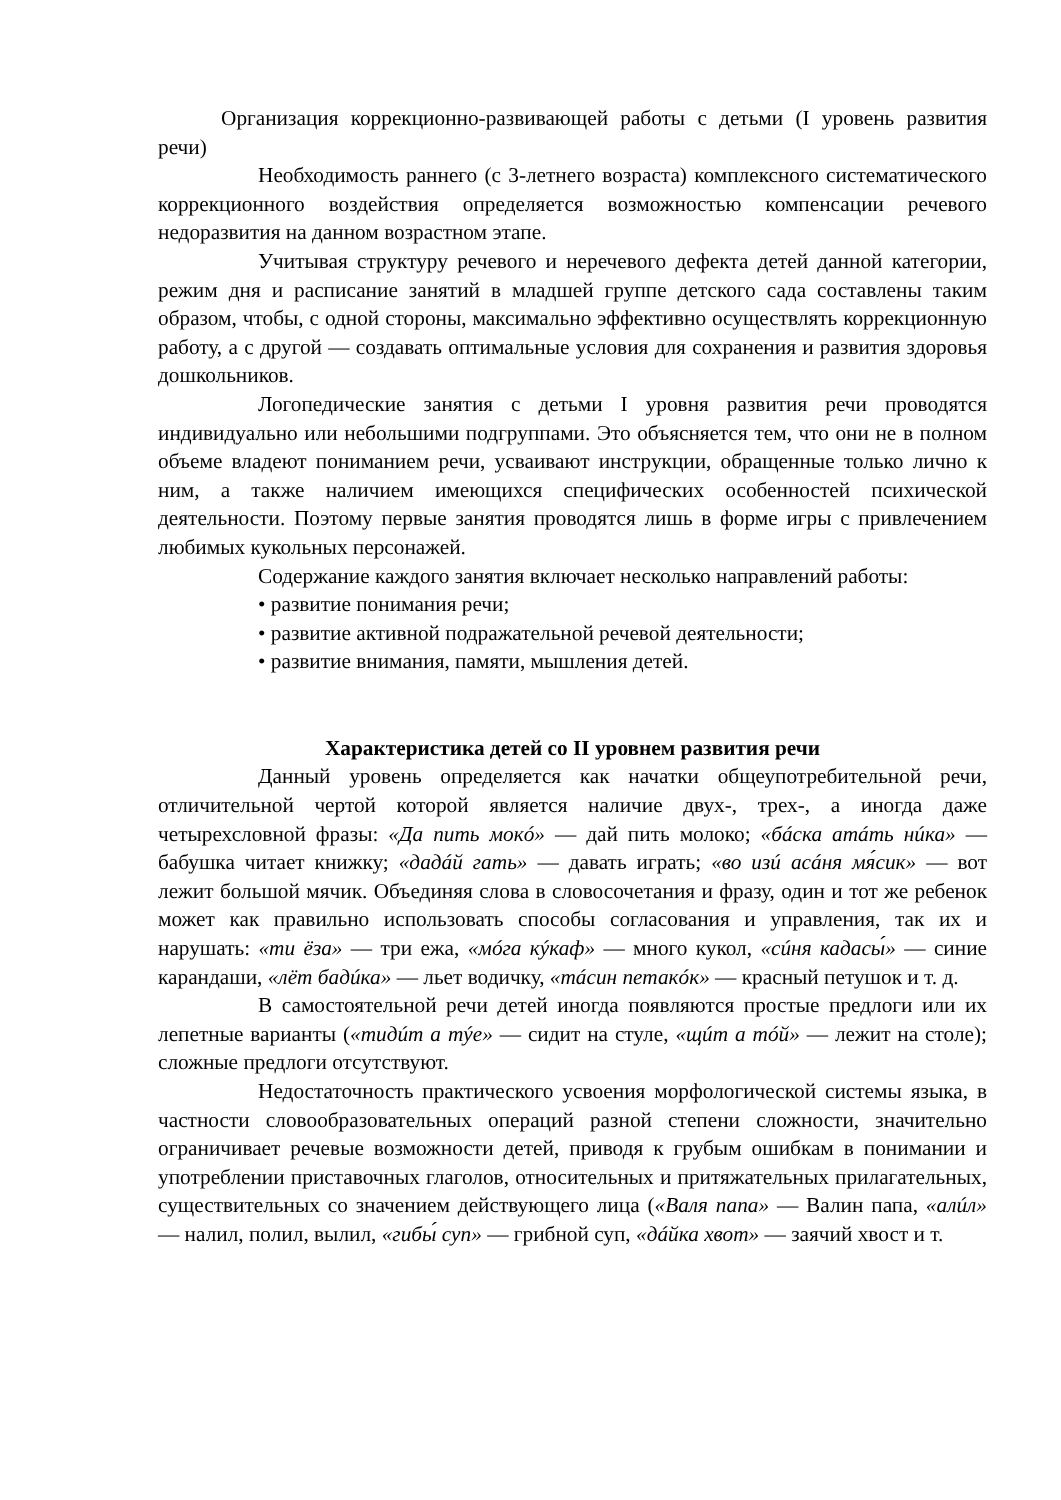Организация коррекционно-развивающей работы с детьми (I уровень развития речи)
Необходимость раннего (с 3-летнего возраста) комплексного систематического коррекционного воздействия определяется возможностью компенсации речевого недоразвития на данном возрастном этапе.
Учитывая структуру речевого и неречевого дефекта детей данной категории, режим дня и расписание занятий в младшей группе детского сада составлены таким образом, чтобы, с одной стороны, максимально эффективно осуществлять коррекционную работу, а с другой — создавать оптимальные условия для сохранения и развития здоровья дошкольников.
Логопедические занятия с детьми I уровня развития речи проводятся индивидуально или небольшими подгруппами. Это объясняется тем, что они не в полном объеме владеют пониманием речи, усваивают инструкции, обращенные только лично к ним, а также наличием имеющихся специфических особенностей психической деятельности. Поэтому первые занятия проводятся лишь в форме игры с привлечением любимых кукольных персонажей.
Содержание каждого занятия включает несколько направлений работы:
• развитие понимания речи;
• развитие активной подражательной речевой деятельности;
• развитие внимания, памяти, мышления детей.
Характеристика детей со II уровнем развития речи
Данный уровень определяется как начатки общеупотребительной речи, отличительной чертой которой является наличие двух-, трех-, а иногда даже четырехсловной фразы: «Да пить мокó» — дай пить молоко; «бáска атáть нúка» — бабушка читает книжку; «дадáй гать» — давать играть; «во изú асáня мя́сик» — вот лежит большой мячик. Объединяя слова в словосочетания и фразу, один и тот же ребенок может как правильно использовать способы согласования и управления, так их и нарушать: «ти ёза» — три ежа, «мóга кýкаф» — много кукол, «сúня кадасы́» — синие карандаши, «лёт бадúка» — льет водичку, «тáсин петакóк» — красный петушок и т. д.
В самостоятельной речи детей иногда появляются простые предлоги или их лепетные варианты («тидúт а тýе» — сидит на стуле, «щúт а тóй» — лежит на столе); сложные предлоги отсутствуют.
Недостаточность практического усвоения морфологической системы языка, в частности словообразовательных операций разной степени сложности, значительно ограничивает речевые возможности детей, приводя к грубым ошибкам в понимании и употреблении приставочных глаголов, относительных и притяжательных прилагательных, существительных со значением действующего лица («Валя папа» — Валин папа, «алúл» — налил, полил, вылил, «гибы́ суп» — грибной суп, «дáйка хвот» — заячий хвост и т.